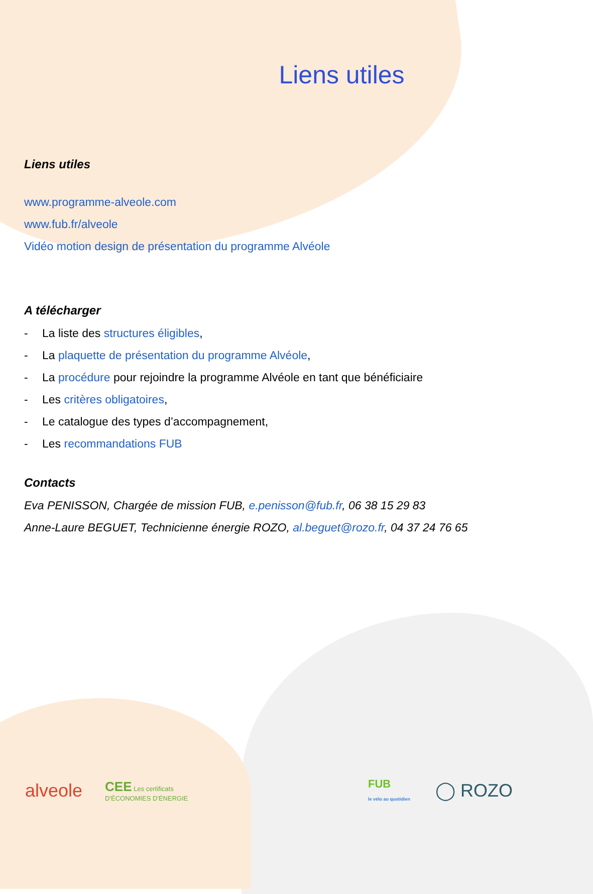Liens utiles
Liens utiles
www.programme-alveole.com
www.fub.fr/alveole
Vidéo motion design de présentation du programme Alvéole
A télécharger
- La liste des structures éligibles,
- La plaquette de présentation du programme Alvéole,
- La procédure pour rejoindre la programme Alvéole en tant que bénéficiaire
- Les critères obligatoires,
- Le catalogue des types d’accompagnement,
- Les recommandations FUB
Contacts
Eva PENISSON, Chargée de mission FUB, e.penisson@fub.fr, 06 38 15 29 83
Anne-Laure BEGUET, Technicienne énergie ROZO, al.beguet@rozo.fr, 04 37 24 76 65
alveole CEE Les certificats
D'ÉCONOMIES D'ÉNERGIE FUB
le vélo au quotidien ◯ ROZO